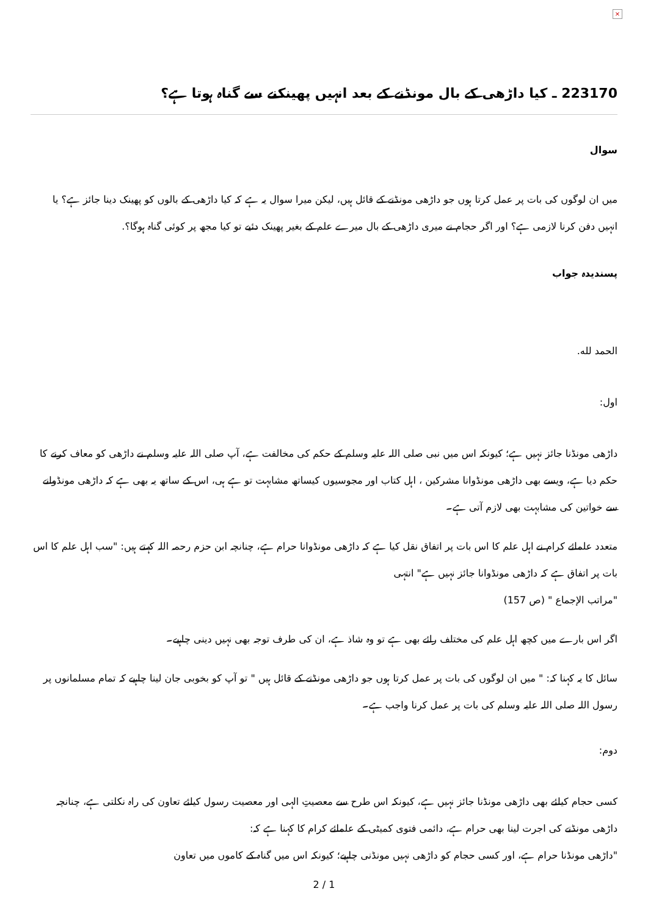×
223170 ـ کیا داڑھی کے بال مونڈنے کے بعد انہیں پھینکنے سے گناہ ہوتا ہے؟
سوال
میں ان لوگوں کی بات پر عمل کرتا ہوں جو داڑھی مونڈنے کے قائل ہیں، لیکن میرا سوال یہ ہے کہ کیا داڑھی کے بالوں کو پھینک دینا جائز ہے؟ یا انہیں دفن کرنا لازمی ہے؟ اور اگر حجام نے میری داڑھی کے بال میرے علم کے بغیر پھینک دئیے تو کیا مجھ پر کوئی گناہ ہوگا؟.
پسندیدہ جواب
الحمد لله.
اول:
داڑھی مونڈنا جائز نہیں ہے؛ کیونکہ اس میں نبی صلی اللہ علیہ وسلم کے حکم کی مخالفت ہے، آپ صلی اللہ علیہ وسلم نے داڑھی کو معاف کرنے کا حکم دیا ہے، ویسے بھی داڑھی مونڈوانا مشرکین ، اہل کتاب اور مجوسیوں کیساتھ مشابہت تو ہے ہی، اس کے ساتھ یہ بھی ہے کہ داڑھی مونڈوانے سے خواتین کی مشابہت بھی لازم آتی ہے۔
متعدد علمائے کرام نے اہل علم کا اس بات پر اتفاق نقل کیا ہے کہ داڑھی مونڈوانا حرام ہے، چنانچہ ابن حزم رحمہ اللہ کہتے ہیں: "سب اہل علم کا اس بات پر اتفاق ہے کہ داڑھی مونڈوانا جائز نہیں ہے" انتہی
"مراتب الإجماع " (ص 157)
اگر اس بارے میں کچھ اہل علم کی مختلف رائے بھی ہے تو وہ شاذ ہے، ان کی طرف توجہ بھی نہیں دینی چاہیے۔
سائل کا یہ کہنا کہ: " میں ان لوگوں کی بات پر عمل کرتا ہوں جو داڑھی مونڈنے کے قائل ہیں " تو آپ کو بخوبی جان لینا چاہیے کہ تمام مسلمانوں پر رسول اللہ صلی اللہ علیہ وسلم کی بات پر عمل کرنا واجب ہے۔
دوم:
کسی حجام کیلئے بھی داڑھی مونڈنا جائز نہیں ہے، کیونکہ اس طرح سے معصیتِ الہی اور معصیت رسول کیلئے تعاون کی راہ نکلتی ہے، چنانچہ داڑھی مونڈنے کی اجرت لینا بھی حرام ہے، دائمی فتوی کمیٹی کے علمائے کرام کا کہنا ہے کہ:
"داڑھی مونڈنا حرام ہے، اور کسی حجام کو داڑھی نہیں مونڈنی چاہیے؛ کیونکہ اس میں گناہ کے کاموں میں تعاون
2 / 1